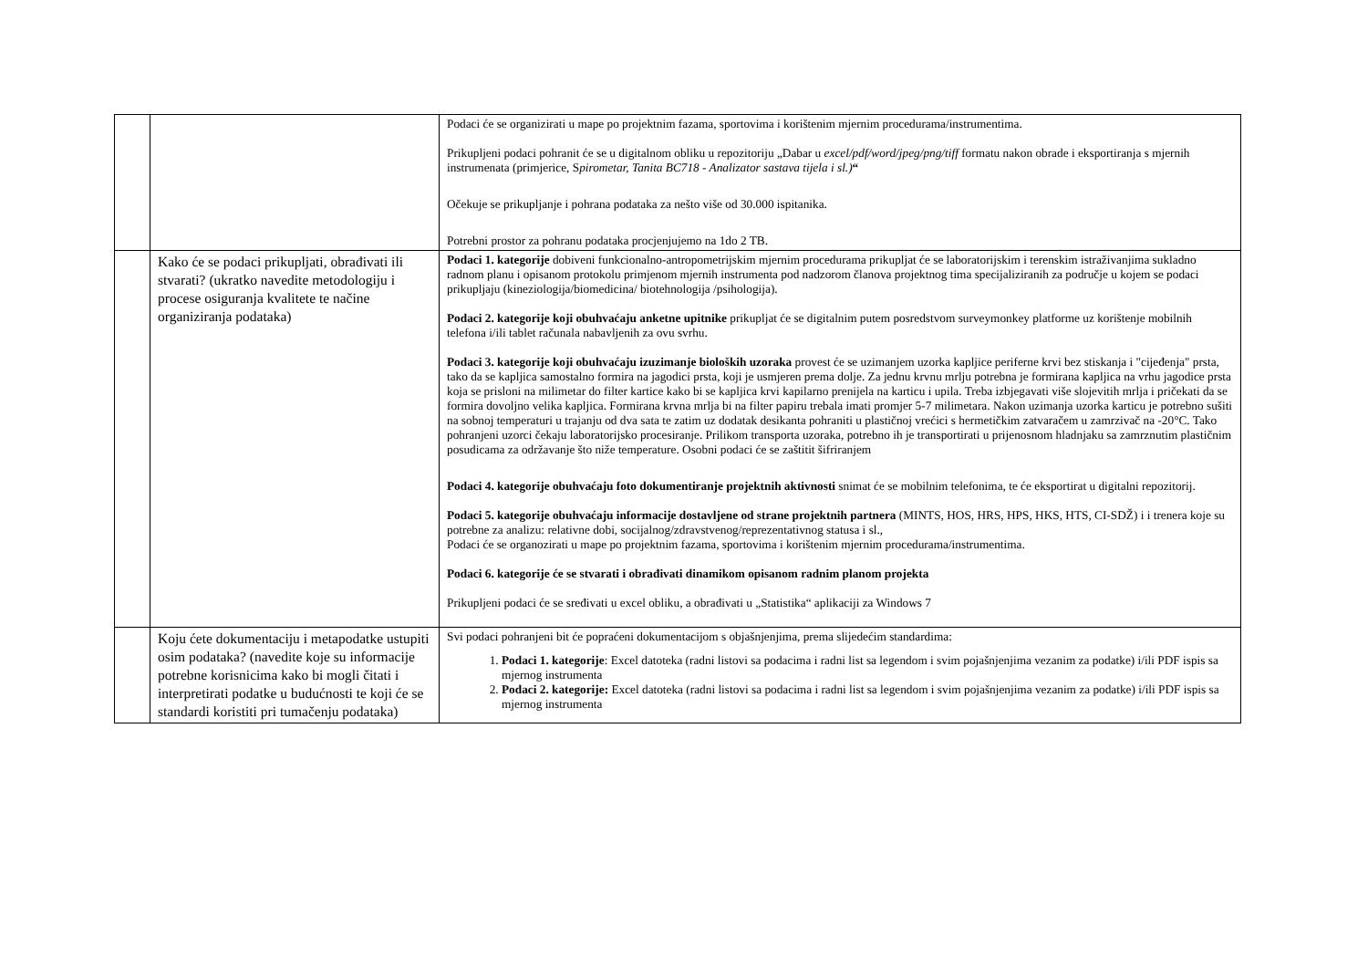| | | Podaci će se organizirati u mape po projektnim fazama, sportovima i korištenim mjernim procedurama/instrumentima. Prikupljeni podaci pohranit će se u digitalnom obliku u repozitoriju „Dabar u excel/pdf/word/jpeg/png/tiff formatu nakon obrade i eksportiranja s mjernih instrumenata (primjerice, S pirometar, Tanita BC718 - Analizator sastava tijela i sl.) “ Očekuje se prikupljanje i pohrana podataka za nešto više od 30.000 ispitanika. Potrebni prostor za pohranu podataka procjenjujemo na 1do 2 TB. |
| | Kako će se podaci prikupljati, obrađivati ili stvarati? (ukratko navedite metodologiju i procese osiguranja kvalitete te načine organiziranja podataka) | Podaci 1. kategorije dobiveni funkcionalno-antropometrijskim mjernim procedurama prikupljat će se laboratorijskim i terenskim istraživanjima sukladno radnom planu i opisanom protokolu primjenom mjernih instrumenta pod nadzorom članova projektnog tima specijaliziranih za područje u kojem se podaci prikupljaju (kineziologija/biomedicina/ biotehnologija /psihologija). Podaci 2. kategorije koji obuhvaćaju anketne upitnike prikupljat će se digitalnim putem posredstvom surveymonkey platforme uz korištenje mobilnih telefona i/ili tablet računala nabavljenih za ovu svrhu. Podaci 3. kategorije koji obuhvaćaju izuzimanje bioloških uzoraka provest će se uzimanjem uzorka kapljice periferne krvi bez stiskanja i "cijeđenja" prsta, tako da se kapljica samostalno formira na jagodici prsta, koji je usmjeren prema dolje. Za jednu krvnu mrlju potrebna je formirana kapljica na vrhu jagodice prsta koja se prisloni na milimetar do filter kartice kako bi se kapljica krvi kapilarno prenijela na karticu i upila. Treba izbjegavati više slojevitih mrlja i pričekati da se formira dovoljno velika kapljica. Formirana krvna mrlja bi na filter papiru trebala imati promjer 5-7 milimetara. Nakon uzimanja uzorka karticu je potrebno sušiti na sobnoj temperaturi u trajanju od dva sata te zatim uz dodatak desikanta pohraniti u plastičnoj vrećici s hermetičkim zatvaračem u zamrzivač na -20°C. Tako pohranjeni uzorci čekaju laboratorijsko procesiranje. Prilikom transporta uzoraka, potrebno ih je transportirati u prijenosnom hladnjaku sa zamrznutim plastičnim posudicama za održavanje što niže temperature. Osobni podaci će se zaštitit šifriranjem Podaci 4. kategorije obuhvaćaju foto dokumentiranje projektnih aktivnosti snimat će se mobilnim telefonima, te će eksportirat u digitalni repozitorij. Podaci 5. kategorije obuhvaćaju informacije dostavljene od strane projektnih partnera (MINTS, HOS, HRS, HPS, HKS, HTS, CI-SDŽ) i i trenera koje su potrebne za analizu: relativne dobi, socijalnog/zdravstvenog/reprezentativnog statusa i sl., Podaci će se organozirati u mape po projektnim fazama, sportovima i korištenim mjernim procedurama/instrumentima. Podaci 6. kategorije će se stvarati i obrađivati dinamikom opisanom radnim planom projekta Prikupljeni podaci će se sređivati u excel obliku, a obrađivati u „Statistika“ aplikaciji za Windows 7 |
| | Koju ćete dokumentaciju i metapodatke ustupiti osim podataka? (navedite koje su informacije potrebne korisnicima kako bi mogli čitati i interpretirati podatke u budućnosti te koji će se standardi koristiti pri tumačenju podataka) | Svi podaci pohranjeni bit će popraćeni dokumentacijom s objašnjenjima, prema slijedećim standardima: 1. Podaci 1. kategorije : Excel datoteka (radni listovi sa podacima i radni list sa legendom i svim pojašnjenjima vezanim za podatke) i/ili PDF ispis sa mjernog instrumenta 2. Podaci 2. kategorije: Excel datoteka (radni listovi sa podacima i radni list sa legendom i svim pojašnjenjima vezanim za podatke) i/ili PDF ispis sa mjernog instrumenta |